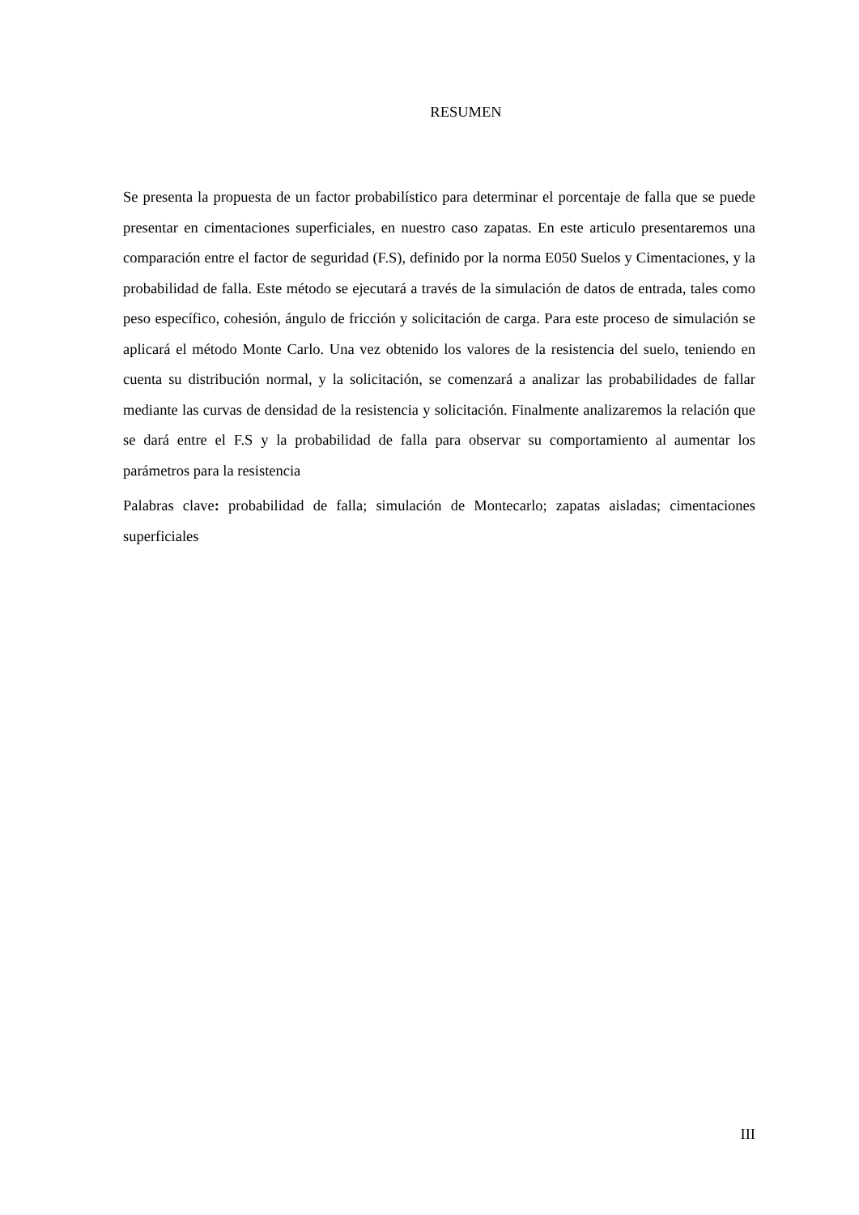RESUMEN
Se presenta la propuesta de un factor probabilístico para determinar el porcentaje de falla que se puede presentar en cimentaciones superficiales, en nuestro caso zapatas. En este articulo presentaremos una comparación entre el factor de seguridad (F.S), definido por la norma E050 Suelos y Cimentaciones, y la probabilidad de falla. Este método se ejecutará a través de la simulación de datos de entrada, tales como peso específico, cohesión, ángulo de fricción y solicitación de carga. Para este proceso de simulación se aplicará el método Monte Carlo. Una vez obtenido los valores de la resistencia del suelo, teniendo en cuenta su distribución normal, y la solicitación, se comenzará a analizar las probabilidades de fallar mediante las curvas de densidad de la resistencia y solicitación. Finalmente analizaremos la relación que se dará entre el F.S y la probabilidad de falla para observar su comportamiento al aumentar los parámetros para la resistencia
Palabras clave: probabilidad de falla; simulación de Montecarlo; zapatas aisladas; cimentaciones superficiales
III